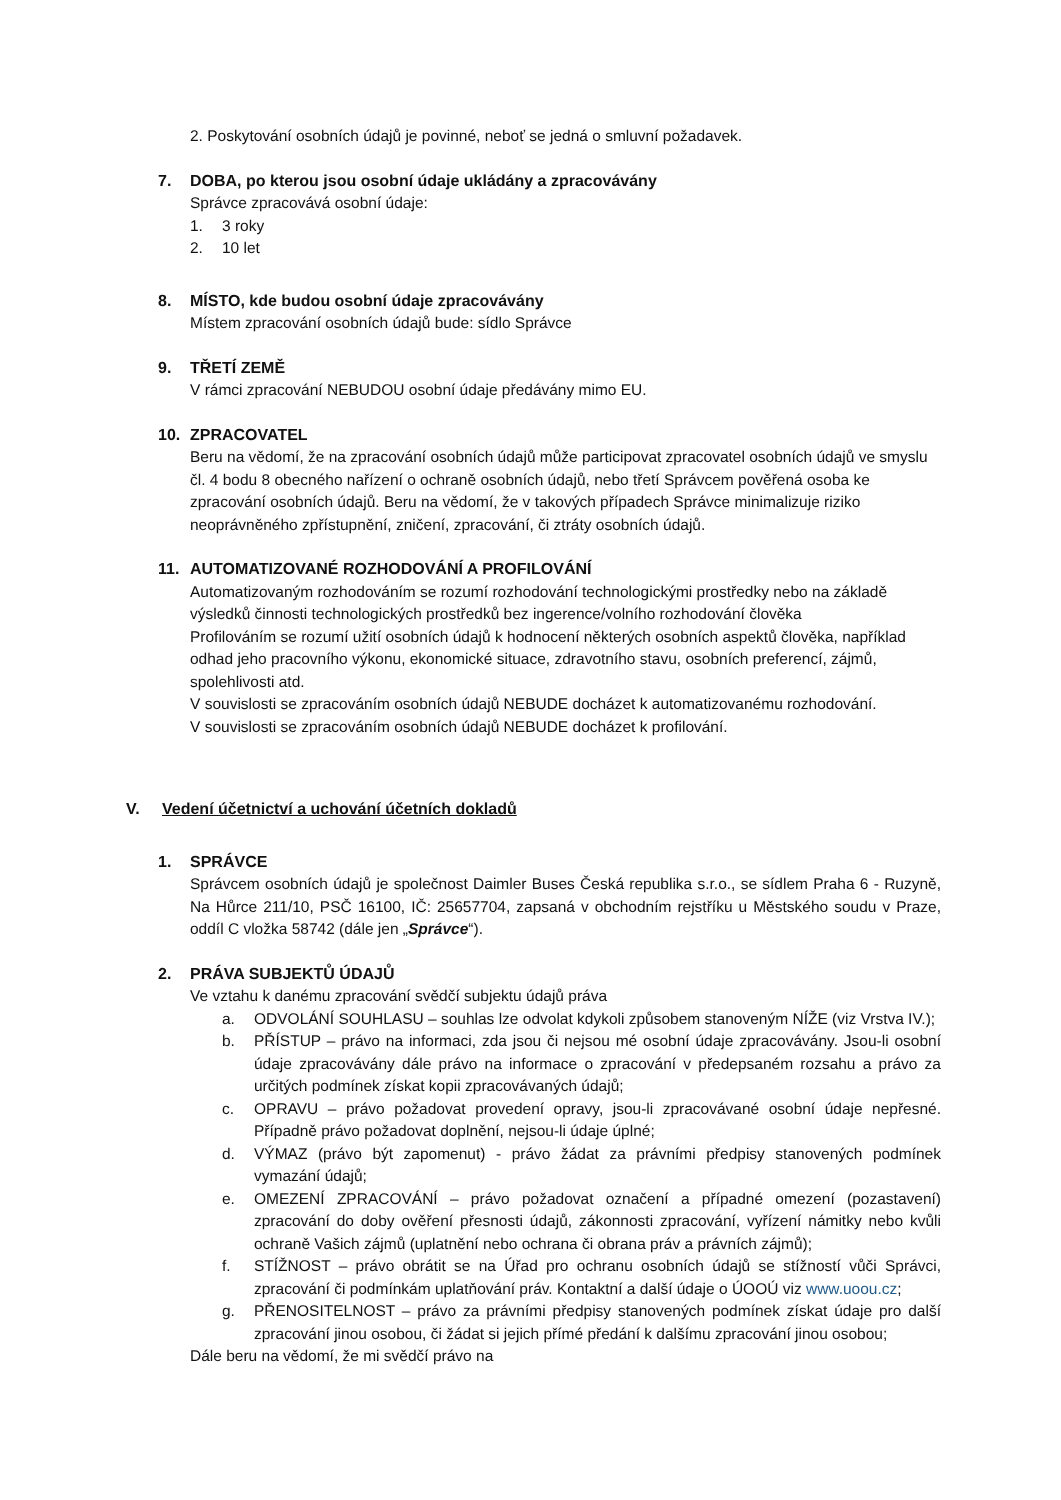2. Poskytování osobních údajů je povinné, neboť se jedná o smluvní požadavek.
7. DOBA, po kterou jsou osobní údaje ukládány a zpracovávány
Správce zpracovává osobní údaje:
1. 3 roky
2. 10 let
8. MÍSTO, kde budou osobní údaje zpracovávány
Místem zpracování osobních údajů bude: sídlo Správce
9. TŘETÍ ZEMĚ
V rámci zpracování NEBUDOU osobní údaje předávány mimo EU.
10. ZPRACOVATEL
Beru na vědomí, že na zpracování osobních údajů může participovat zpracovatel osobních údajů ve smyslu čl. 4 bodu 8 obecného nařízení o ochraně osobních údajů, nebo třetí Správcem pověřená osoba ke zpracování osobních údajů. Beru na vědomí, že v takových případech Správce minimalizuje riziko neoprávněného zpřístupnění, zničení, zpracování, či ztráty osobních údajů.
11. AUTOMATIZOVANÉ ROZHODOVÁNÍ A PROFILOVÁNÍ
Automatizovaným rozhodováním se rozumí rozhodování technologickými prostředky nebo na základě výsledků činnosti technologických prostředků bez ingerence/volního rozhodování člověka
Profilováním se rozumí užití osobních údajů k hodnocení některých osobních aspektů člověka, například odhad jeho pracovního výkonu, ekonomické situace, zdravotního stavu, osobních preferencí, zájmů, spolehlivosti atd.
V souvislosti se zpracováním osobních údajů NEBUDE docházet k automatizovanému rozhodování.
V souvislosti se zpracováním osobních údajů NEBUDE docházet k profilování.
V. Vedení účetnictví a uchování účetních dokladů
1. SPRÁVCE
Správcem osobních údajů je společnost Daimler Buses Česká republika s.r.o., se sídlem Praha 6 - Ruzyně, Na Hůrce 211/10, PSČ 16100, IČ: 25657704, zapsaná v obchodním rejstříku u Městského soudu v Praze, oddíl C vložka 58742 (dále jen „Správce“).
2. PRÁVA SUBJEKTŮ ÚDAJŮ
Ve vztahu k danému zpracování svědčí subjektu údajů práva
a. ODVOLÁNÍ SOUHLASU – souhlas lze odvolat kdykoli způsobem stanoveným NÍŽE (viz Vrstva IV.);
b. PŘÍSTUP – právo na informaci, zda jsou či nejsou mé osobní údaje zpracovávány. Jsou-li osobní údaje zpracovávány dále právo na informace o zpracování v předepsaném rozsahu a právo za určitých podmínek získat kopii zpracovávaných údajů;
c. OPRAVU – právo požadovat provedení opravy, jsou-li zpracovávané osobní údaje nepřesné. Případně právo požadovat doplnění, nejsou-li údaje úplné;
d. VÝMAZ (právo být zapomenut) - právo žádat za právními předpisy stanovených podmínek vymazání údajů;
e. OMEZENÍ ZPRACOVÁNÍ – právo požadovat označení a případné omezení (pozastavení) zpracování do doby ověření přesnosti údajů, zákonnosti zpracování, vyřízení námitky nebo kvůli ochraně Vašich zájmů (uplatnění nebo ochrana či obrana práv a právních zájmů);
f. STÍŽNOST – právo obrátit se na Úřad pro ochranu osobních údajů se stížností vůči Správci, zpracování či podmínkám uplatňování práv. Kontaktní a další údaje o ÚOOÚ viz www.uoou.cz;
g. PŘENOSITELNOST – právo za právními předpisy stanovených podmínek získat údaje pro další zpracování jinou osobou, či žádat si jejich přímé předání k dalšímu zpracování jinou osobou;
Dále beru na vědomí, že mi svědčí právo na